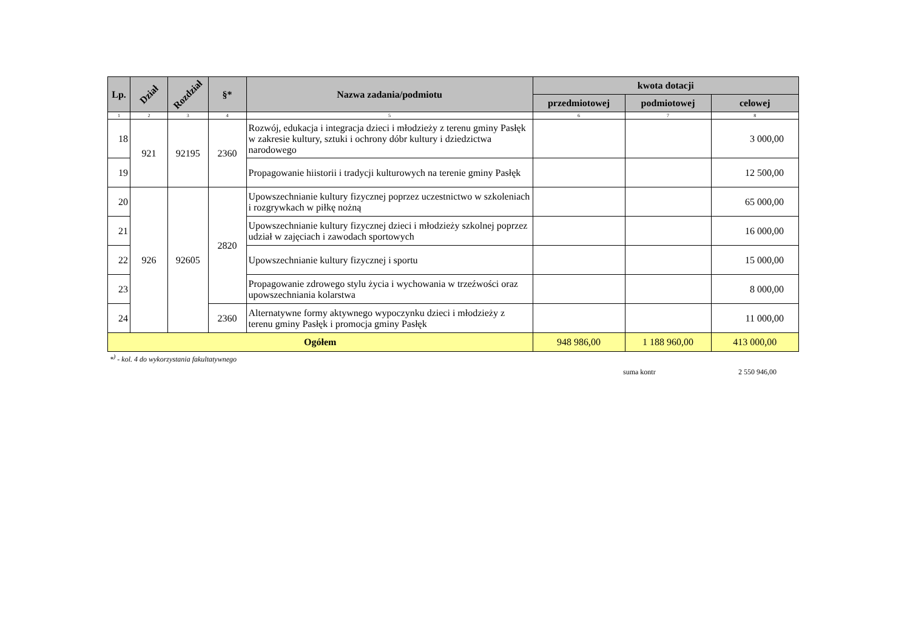| Lp. | Dział | Rozdział | §* | Nazwa zadania/podmiotu | kwota dotacji | | |
| --- | --- | --- | --- | --- | --- | --- | --- |
| | | | | | przedmiotowej | podmiotowej | celowej |
| 1 | 2 | 3 | 4 | 5 | 6 | 7 | 8 |
| 18 | 921 | 92195 | 2360 | Rozwój, edukacja i integracja dzieci i młodzieży z terenu gminy Pasłęk w zakresie kultury, sztuki i ochrony dóbr kultury i dziedzictwa narodowego | | | 3 000,00 |
| 19 | | | | Propagowanie hiistorii i tradycji kulturowych na terenie gminy Pasłęk | | | 12 500,00 |
| 20 | 926 | 92605 | 2820 | Upowszechnianie kultury fizycznej poprzez uczestnictwo w szkoleniach i rozgrywkach w piłkę nożną | | | 65 000,00 |
| 21 | | | | Upowszechnianie kultury fizycznej dzieci i młodzieży szkolnej poprzez udział w zajęciach i zawodach sportowych | | | 16 000,00 |
| 22 | | | | Upowszechnianie kultury fizycznej i sportu | | | 15 000,00 |
| 23 | | | | Propagowanie zdrowego stylu życia i wychowania w trzeźwości oraz upowszechniania kolarstwa | | | 8 000,00 |
| 24 | | | 2360 | Alternatywne formy aktywnego wypoczynku dzieci i młodzieży z terenu gminy Pasłęk i promocja gminy Pasłęk | | | 11 000,00 |
| Ogółem | | | | | 948 986,00 | 1 188 960,00 | 413 000,00 |
*<sup>)</sup> - kol. 4 do wykorzystania fakultatywnego
suma kontr 2 550 946,00